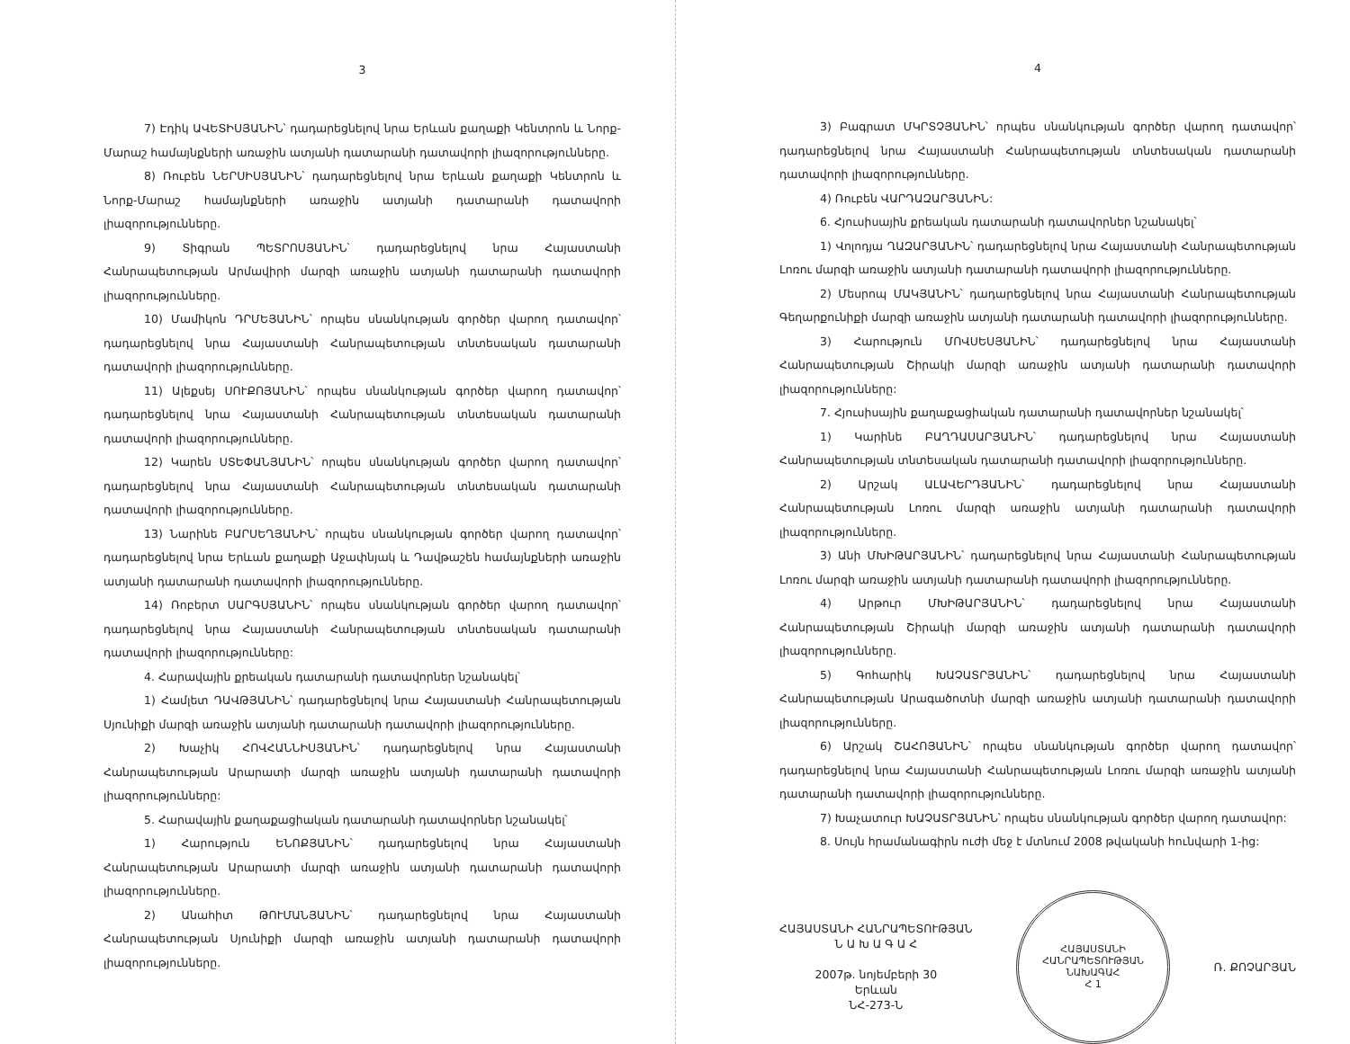3
7) Էդիկ ԱՎԵՏԻՍՅԱՆԻՆ՝ դադարեցնելով նրա Երևան քաղաքի Կենտրոն և Նորք-Մարաշ համայնքների առաջին ատյանի դատարանի դատավորի լիազորությունները.
8) Ռուբեն ՆԵՐՍԻՍՅԱՆԻՆ՝ դադարեցնելով նրա Երևան քաղաքի Կենտրոն և Նորք-Մարաշ համայնքների առաջին ատյանի դատարանի դատավորի լիազորությունները.
9) Տիգրան ՊԵՏՐՈՍՅԱՆԻՆ՝ դադարեցնելով նրա Հայաստանի Հանրապետության Արմավիրի մարզի առաջին ատյանի դատարանի դատավորի լիազորությունները.
10) Մամիկոն ԴՐՄԵՅԱՆԻՆ՝ որպես սնանկության գործեր վարող դատավոր՝ դադարեցնելով նրա Հայաստանի Հանրապետության տնտեսական դատարանի դատավորի լիազորությունները.
11) Ալեքսեյ ՍՈՒՔՈՅԱՆԻՆ՝ որպես սնանկության գործեր վարող դատավոր՝ դադարեցնելով նրա Հայաստանի Հանրապետության տնտեսական դատարանի դատավորի լիազորությունները.
12) Կարեն ՍՏԵՓԱՆՅԱՆԻՆ՝ որպես սնանկության գործեր վարող դատավոր՝ դադարեցնելով նրա Հայաստանի Հանրապետության տնտեսական դատարանի դատավորի լիազորությունները.
13) Նարինե ԲԱՐՍԵՂՅԱՆԻՆ՝ որպես սնանկության գործեր վարող դատավոր՝ դադարեցնելով նրա Երևան քաղաքի Աջափնյակ և Դավթաշեն համայնքների առաջին ատյանի դատարանի դատավորի լիազորությունները.
14) Ռոբերտ ՍԱՐԳՍՅԱՆԻՆ՝ որպես սնանկության գործեր վարող դատավոր՝ դադարեցնելով նրա Հայաստանի Հանրապետության տնտեսական դատարանի դատավորի լիազորությունները:
4. Հարավային քրեական դատարանի դատավորներ նշանակել՝
1) Համլետ ԴԱՎԹՅԱՆԻՆ՝ դադարեցնելով նրա Հայաստանի Հանրապետության Սյունիքի մարզի առաջին ատյանի դատարանի դատավորի լիազորությունները.
2) Խաչիկ ՀՈՎՀԱՆՆԻՍՅԱՆԻՆ՝ դադարեցնելով նրա Հայաստանի Հանրապետության Արարատի մարզի առաջին ատյանի դատարանի դատավորի լիազորությունները:
5. Հարավային քաղաքացիական դատարանի դատավորներ նշանակել՝
1) Հարություն ԵՆՈՔՅԱՆԻՆ՝ դադարեցնելով նրա Հայաստանի Հանրապետության Արարատի մարզի առաջին ատյանի դատարանի դատավորի լիազորությունները.
2) Անահիտ ԹՈՒՄԱՆՅԱՆԻՆ՝ դադարեցնելով նրա Հայաստանի Հանրապետության Սյունիքի մարզի առաջին ատյանի դատարանի դատավորի լիազորությունները.
4
3) Բագրատ ՄԿՐՏՉՅԱՆԻՆ՝ որպես սնանկության գործեր վարող դատավոր՝ դադարեցնելով նրա Հայաստանի Հանրապետության տնտեսական դատարանի դատավորի լիազորությունները.
4) Ռուբեն ՎԱՐԴԱԶԱՐՅԱՆԻՆ:
6. Հյուսիսային քրեական դատարանի դատավորներ նշանակել՝
1) Վոլոդյա ՂԱԶԱՐՅԱՆԻՆ՝ դադարեցնելով նրա Հայաստանի Հանրապետության Լոռու մարզի առաջին ատյանի դատարանի դատավորի լիազորությունները.
2) Մեսրոպ ՄԱԿՅԱՆԻՆ՝ դադարեցնելով նրա Հայաստանի Հանրապետության Գեղարքունիքի մարզի առաջին ատյանի դատարանի դատավորի լիազորությունները.
3) Հարություն ՄՈՎՍԵՍՅԱՆԻՆ՝ դադարեցնելով նրա Հայաստանի Հանրապետության Շիրակի մարզի առաջին ատյանի դատարանի դատավորի լիազորությունները:
7. Հյուսիսային քաղաքացիական դատարանի դատավորներ նշանակել՝
1) Կարինե ԲԱՂԴԱՍԱՐՅԱՆԻՆ՝ դադարեցնելով նրա Հայաստանի Հանրապետության տնտեսական դատարանի դատավորի լիազորությունները.
2) Արշակ ԱԼԱՎԵՐԴՅԱՆԻՆ՝ դադարեցնելով նրա Հայաստանի Հանրապետության Լոռու մարզի առաջին ատյանի դատարանի դատավորի լիազորությունները.
3) Անի ՄԽԻԹԱՐՅԱՆԻՆ՝ դադարեցնելով նրա Հայաստանի Հանրապետության Լոռու մարզի առաջին ատյանի դատարանի դատավորի լիազորությունները.
4) Արթուր ՄԽԻԹԱՐՅԱՆԻՆ՝ դադարեցնելով նրա Հայաստանի Հանրապետության Շիրակի մարզի առաջին ատյանի դատարանի դատավորի լիազորությունները.
5) Գոհարիկ ԽԱՉԱՏՐՅԱՆԻՆ՝ դադարեցնելով նրա Հայաստանի Հանրապետության Արագածոտնի մարզի առաջին ատյանի դատարանի դատավորի լիազորությունները.
6) Արշակ ՇԱՀՈՅԱՆԻՆ՝ որպես սնանկության գործեր վարող դատավոր՝ դադարեցնելով նրա Հայաստանի Հանրապետության Լոռու մարզի առաջին ատյանի դատարանի դատավորի լիազորությունները.
7) Խաչատուր ԽԱՉԱՏՐՅԱՆԻՆ՝ որպես սնանկության գործեր վարող դատավոր:
8. Սույն հրամանագիրն ուժի մեջ է մտնում 2008 թվականի հունվարի 1-ից:
ՀԱՅԱՍՏԱՆԻ ՀԱՆՐԱՊԵՏՈՒԹՅԱՆ
Ն Ա Խ Ա Գ Ա Հ
2007թ. նոյեմբերի 30
Երևան
ՆՀ-273-Ն
ՀԱՅԱՍՏԱՆԻ ՀԱՆՐԱՊԵՏՈՒԹՅԱՆ
ՆԱԽԱԳԱՀ
Հ 1
Ռ. ՔՈՉԱՐՅԱՆ